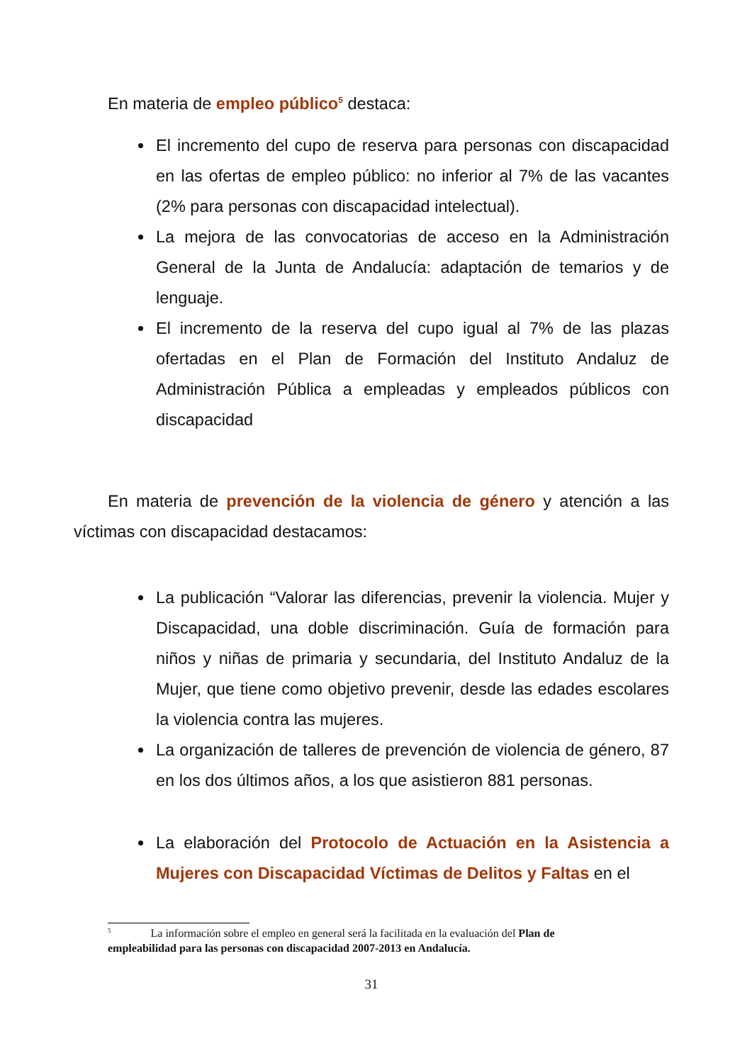En materia de empleo público<sup>5</sup> destaca:
El incremento del cupo de reserva para personas con discapacidad en las ofertas de empleo público: no inferior al 7% de las vacantes (2% para personas con discapacidad intelectual).
La mejora de las convocatorias de acceso en la Administración General de la Junta de Andalucía: adaptación de temarios y de lenguaje.
El incremento de la reserva del cupo igual al 7% de las plazas ofertadas en el Plan de Formación del Instituto Andaluz de Administración Pública a empleadas y empleados públicos con discapacidad
En materia de prevención de la violencia de género y atención a las víctimas con discapacidad destacamos:
La publicación “Valorar las diferencias, prevenir la violencia. Mujer y Discapacidad, una doble discriminación. Guía de formación para niños y niñas de primaria y secundaria, del Instituto Andaluz de la Mujer, que tiene como objetivo prevenir, desde las edades escolares la violencia contra las mujeres.
La organización de talleres de prevención de violencia de género, 87 en los dos últimos años, a los que asistieron 881 personas.
La elaboración del Protocolo de Actuación en la Asistencia a Mujeres con Discapacidad Víctimas de Delitos y Faltas en el
<sup>5</sup> La información sobre el empleo en general será la facilitada en la evaluación del Plan de empleabilidad para las personas con discapacidad 2007-2013 en Andalucía.
31